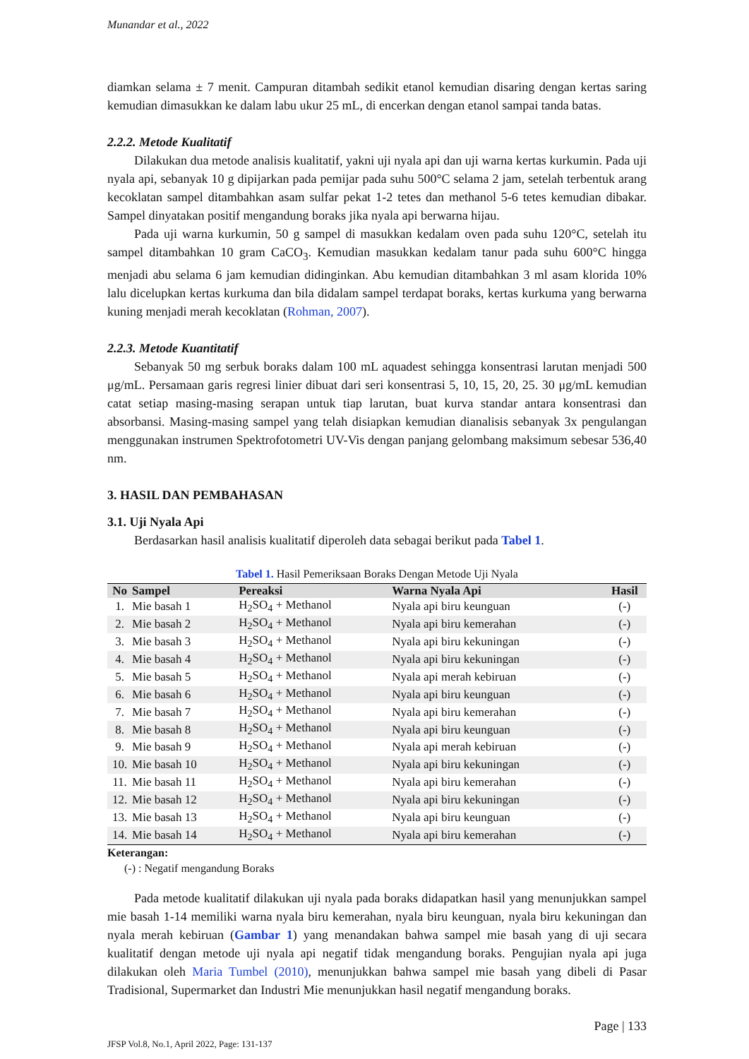Munandar et al., 2022
diamkan selama ± 7 menit. Campuran ditambah sedikit etanol kemudian disaring dengan kertas saring kemudian dimasukkan ke dalam labu ukur 25 mL, di encerkan dengan etanol sampai tanda batas.
2.2.2. Metode Kualitatif
Dilakukan dua metode analisis kualitatif, yakni uji nyala api dan uji warna kertas kurkumin. Pada uji nyala api, sebanyak 10 g dipijarkan pada pemijar pada suhu 500°C selama 2 jam, setelah terbentuk arang kecoklatan sampel ditambahkan asam sulfar pekat 1-2 tetes dan methanol 5-6 tetes kemudian dibakar. Sampel dinyatakan positif mengandung boraks jika nyala api berwarna hijau.
Pada uji warna kurkumin, 50 g sampel di masukkan kedalam oven pada suhu 120°C, setelah itu sampel ditambahkan 10 gram CaCO<sub>3</sub>. Kemudian masukkan kedalam tanur pada suhu 600°C hingga menjadi abu selama 6 jam kemudian didinginkan. Abu kemudian ditambahkan 3 ml asam klorida 10% lalu dicelupkan kertas kurkuma dan bila didalam sampel terdapat boraks, kertas kurkuma yang berwarna kuning menjadi merah kecoklatan (Rohman, 2007).
2.2.3. Metode Kuantitatif
Sebanyak 50 mg serbuk boraks dalam 100 mL aquadest sehingga konsentrasi larutan menjadi 500 μg/mL. Persamaan garis regresi linier dibuat dari seri konsentrasi 5, 10, 15, 20, 25. 30 μg/mL kemudian catat setiap masing-masing serapan untuk tiap larutan, buat kurva standar antara konsentrasi dan absorbansi. Masing-masing sampel yang telah disiapkan kemudian dianalisis sebanyak 3x pengulangan menggunakan instrumen Spektrofotometri UV-Vis dengan panjang gelombang maksimum sebesar 536,40 nm.
3. HASIL DAN PEMBAHASAN
3.1. Uji Nyala Api
Berdasarkan hasil analisis kualitatif diperoleh data sebagai berikut pada Tabel 1.
Tabel 1. Hasil Pemeriksaan Boraks Dengan Metode Uji Nyala
| No | Sampel | Pereaksi | Warna Nyala Api | Hasil |
| --- | --- | --- | --- | --- |
| 1. | Mie basah 1 | H<sub>2</sub>SO<sub>4</sub> + Methanol | Nyala api biru keunguan | (-) |
| 2. | Mie basah 2 | H<sub>2</sub>SO<sub>4</sub> + Methanol | Nyala api biru kemerahan | (-) |
| 3. | Mie basah 3 | H<sub>2</sub>SO<sub>4</sub> + Methanol | Nyala api biru kekuningan | (-) |
| 4. | Mie basah 4 | H<sub>2</sub>SO<sub>4</sub> + Methanol | Nyala api biru kekuningan | (-) |
| 5. | Mie basah 5 | H<sub>2</sub>SO<sub>4</sub> + Methanol | Nyala api merah kebiruan | (-) |
| 6. | Mie basah 6 | H<sub>2</sub>SO<sub>4</sub> + Methanol | Nyala api biru keunguan | (-) |
| 7. | Mie basah 7 | H<sub>2</sub>SO<sub>4</sub> + Methanol | Nyala api biru kemerahan | (-) |
| 8. | Mie basah 8 | H<sub>2</sub>SO<sub>4</sub> + Methanol | Nyala api biru keunguan | (-) |
| 9. | Mie basah 9 | H<sub>2</sub>SO<sub>4</sub> + Methanol | Nyala api merah kebiruan | (-) |
| 10. | Mie basah 10 | H<sub>2</sub>SO<sub>4</sub> + Methanol | Nyala api biru kekuningan | (-) |
| 11. | Mie basah 11 | H<sub>2</sub>SO<sub>4</sub> + Methanol | Nyala api biru kemerahan | (-) |
| 12. | Mie basah 12 | H<sub>2</sub>SO<sub>4</sub> + Methanol | Nyala api biru kekuningan | (-) |
| 13. | Mie basah 13 | H<sub>2</sub>SO<sub>4</sub> + Methanol | Nyala api biru keunguan | (-) |
| 14. | Mie basah 14 | H<sub>2</sub>SO<sub>4</sub> + Methanol | Nyala api biru kemerahan | (-) |
Keterangan:
(-) : Negatif mengandung Boraks
Pada metode kualitatif dilakukan uji nyala pada boraks didapatkan hasil yang menunjukkan sampel mie basah 1-14 memiliki warna nyala biru kemerahan, nyala biru keunguan, nyala biru kekuningan dan nyala merah kebiruan (Gambar 1) yang menandakan bahwa sampel mie basah yang di uji secara kualitatif dengan metode uji nyala api negatif tidak mengandung boraks. Pengujian nyala api juga dilakukan oleh Maria Tumbel (2010), menunjukkan bahwa sampel mie basah yang dibeli di Pasar Tradisional, Supermarket dan Industri Mie menunjukkan hasil negatif mengandung boraks.
Page | 133
JFSP Vol.8, No.1, April 2022, Page: 131-137